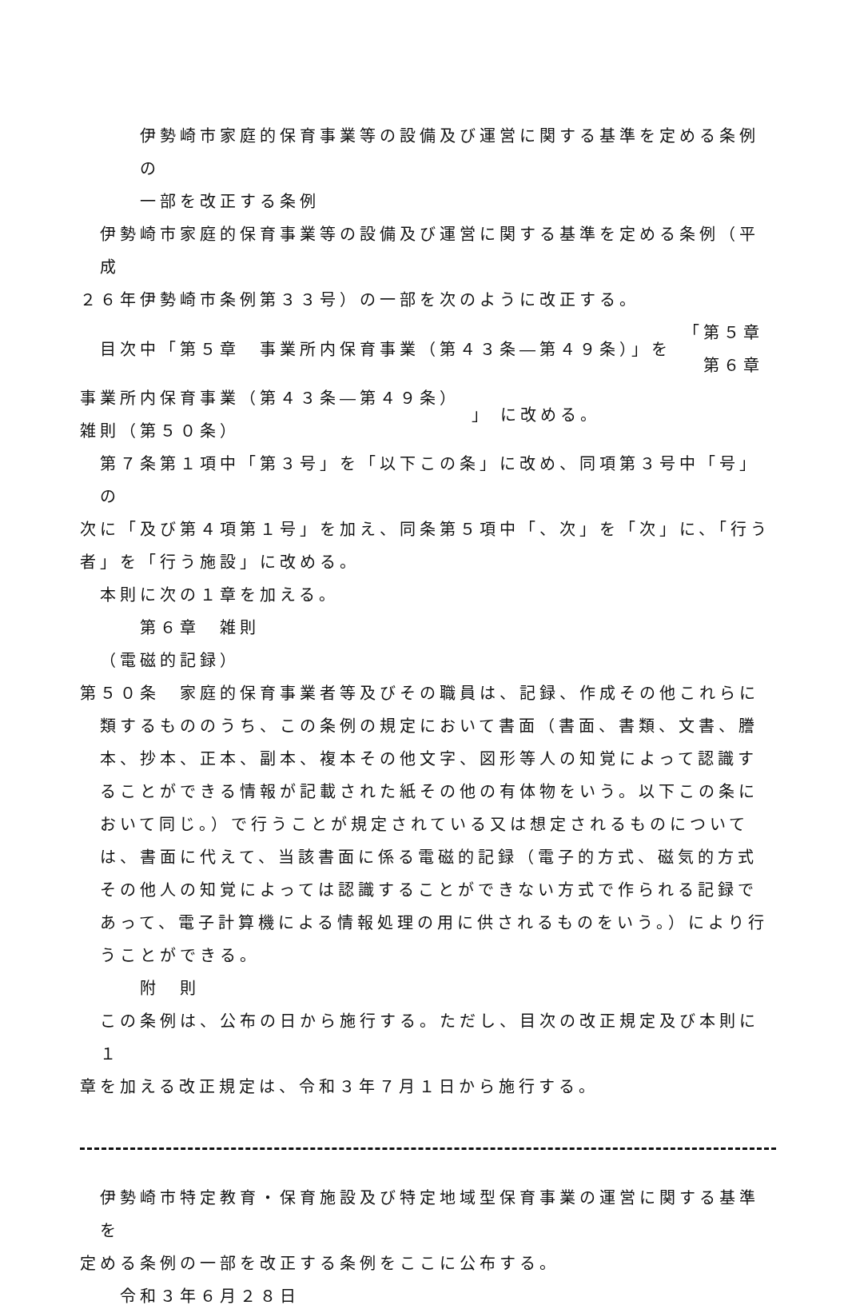伊勢崎市家庭的保育事業等の設備及び運営に関する基準を定める条例の
一部を改正する条例
伊勢崎市家庭的保育事業等の設備及び運営に関する基準を定める条例（平成
２６年伊勢崎市条例第３３号）の一部を次のように改正する。
目次中「第５章　事業所内保育事業（第４３条―第４９条）」を
「第５章
　第６章
事業所内保育事業（第４３条―第４９条）
雑則（第５０条）
」 に改める。
第７条第１項中「第３号」を「以下この条」に改め、同項第３号中「号」の
次に「及び第４項第１号」を加え、同条第５項中「、次」を「次」に、「行う
者」を「行う施設」に改める。
本則に次の１章を加える。
第６章　雑則
（電磁的記録）
第５０条　家庭的保育事業者等及びその職員は、記録、作成その他これらに類するもののうち、この条例の規定において書面（書面、書類、文書、謄本、抄本、正本、副本、複本その他文字、図形等人の知覚によって認識することができる情報が記載された紙その他の有体物をいう。以下この条において同じ。）で行うことが規定されている又は想定されるものについては、書面に代えて、当該書面に係る電磁的記録（電子的方式、磁気的方式その他人の知覚によっては認識することができない方式で作られる記録であって、電子計算機による情報処理の用に供されるものをいう。）により行うことができる。
附　則
この条例は、公布の日から施行する。ただし、目次の改正規定及び本則に１
章を加える改正規定は、令和３年７月１日から施行する。
伊勢崎市特定教育・保育施設及び特定地域型保育事業の運営に関する基準を
定める条例の一部を改正する条例をここに公布する。
令和３年６月２８日